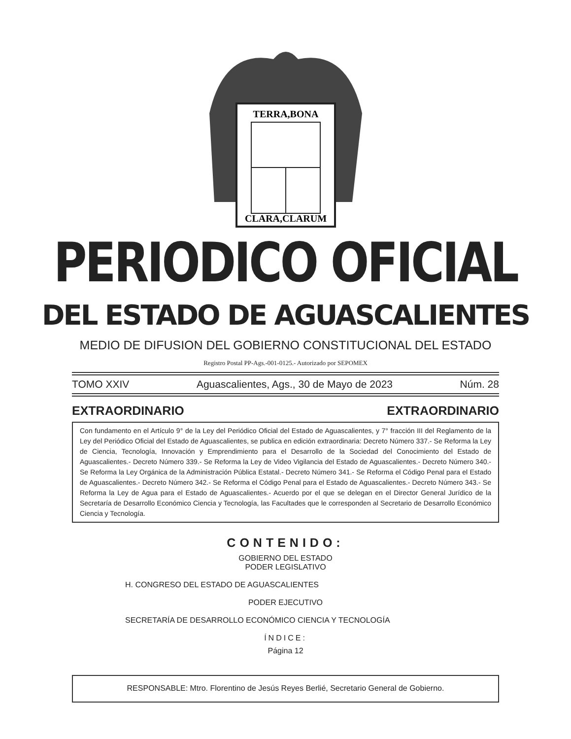TERRA,BONA
CLARA,CLARUM
PERIODICO OFICIAL
DEL ESTADO DE AGUASCALIENTES
MEDIO DE DIFUSION DEL GOBIERNO CONSTITUCIONAL DEL ESTADO
Registro Postal PP-Ags.-001-0125.- Autorizado por SEPOMEX
TOMO XXIV Aguascalientes, Ags., 30 de Mayo de 2023 Núm. 28
EXTRAORDINARIO EXTRAORDINARIO
Con fundamento en el Artículo 9° de la Ley del Periódico Oficial del Estado de Aguascalientes, y 7° fracción III del Reglamento de la Ley del Periódico Oficial del Estado de Aguascalientes, se publica en edición extraordinaria: Decreto Número 337.- Se Reforma la Ley de Ciencia, Tecnología, Innovación y Emprendimiento para el Desarrollo de la Sociedad del Conocimiento del Estado de Aguascalientes.- Decreto Número 339.- Se Reforma la Ley de Video Vigilancia del Estado de Aguascalientes.- Decreto Número 340.- Se Reforma la Ley Orgánica de la Administración Pública Estatal.- Decreto Número 341.- Se Reforma el Código Penal para el Estado de Aguascalientes.- Decreto Número 342.- Se Reforma el Código Penal para el Estado de Aguascalientes.- Decreto Número 343.- Se Reforma la Ley de Agua para el Estado de Aguascalientes.- Acuerdo por el que se delegan en el Director General Jurídico de la Secretaría de Desarrollo Económico Ciencia y Tecnología, las Facultades que le corresponden al Secretario de Desarrollo Económico Ciencia y Tecnología.
CONTENIDO:
GOBIERNO DEL ESTADO
PODER LEGISLATIVO
H. CONGRESO DEL ESTADO DE AGUASCALIENTES
PODER EJECUTIVO
SECRETARÍA DE DESARROLLO ECONÓMICO CIENCIA Y TECNOLOGÍA
ÍNDICE:
Página 12
RESPONSABLE: Mtro. Florentino de Jesús Reyes Berlié, Secretario General de Gobierno.